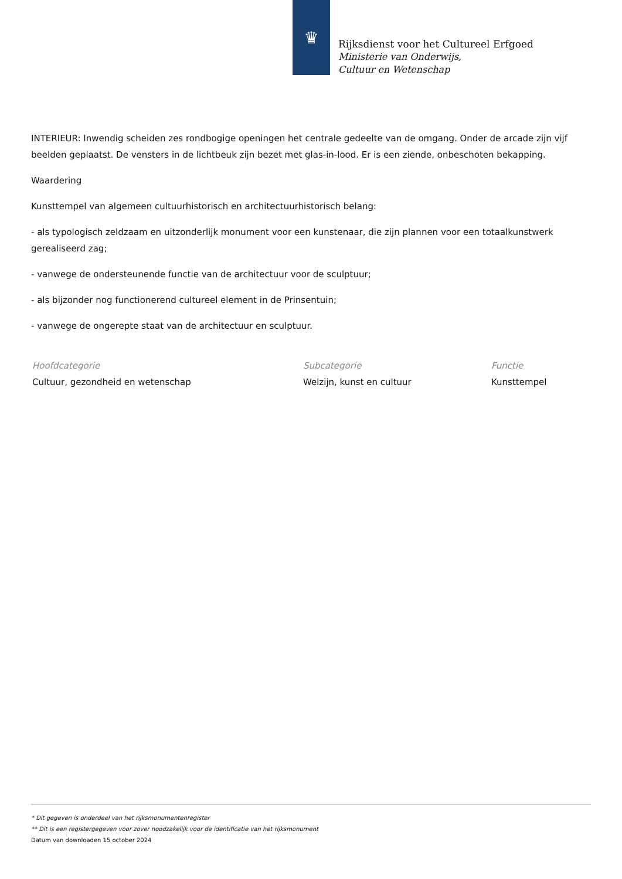♛
Rijksdienst voor het Cultureel Erfgoed
Ministerie van Onderwijs, Cultuur en Wetenschap
INTERIEUR: Inwendig scheiden zes rondbogige openingen het centrale gedeelte van de omgang. Onder de arcade zijn vijf beelden geplaatst. De vensters in de lichtbeuk zijn bezet met glas-in-lood. Er is een ziende, onbeschoten bekapping.
Waardering
Kunsttempel van algemeen cultuurhistorisch en architectuurhistorisch belang:
- als typologisch zeldzaam en uitzonderlijk monument voor een kunstenaar, die zijn plannen voor een totaalkunstwerk gerealiseerd zag;
- vanwege de ondersteunende functie van de architectuur voor de sculptuur;
- als bijzonder nog functionerend cultureel element in de Prinsentuin;
- vanwege de ongerepte staat van de architectuur en sculptuur.
Hoofdcategorie
Cultuur, gezondheid en wetenschap
Subcategorie
Welzijn, kunst en cultuur
Functie
Kunsttempel
* Dit gegeven is onderdeel van het rijksmonumentenregister
** Dit is een registergegeven voor zover noodzakelijk voor de identificatie van het rijksmonument
Datum van downloaden 15 october 2024